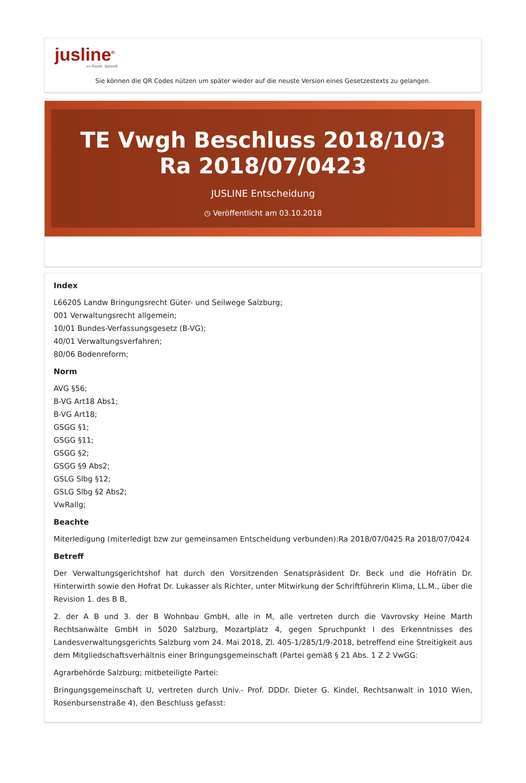jusline<sup>®</sup>
»» Recht. Schnell
Sie können die QR Codes nützen um später wieder auf die neuste Version eines Gesetzestexts zu gelangen.
TE Vwgh Beschluss 2018/10/3 Ra 2018/07/0423
JUSLINE Entscheidung
◷ Veröffentlicht am 03.10.2018
Index
L66205 Landw Bringungsrecht Güter- und Seilwege Salzburg;
001 Verwaltungsrecht allgemein;
10/01 Bundes-Verfassungsgesetz (B-VG);
40/01 Verwaltungsverfahren;
80/06 Bodenreform;
Norm
AVG §56;
B-VG Art18 Abs1;
B-VG Art18;
GSGG §1;
GSGG §11;
GSGG §2;
GSGG §9 Abs2;
GSLG Slbg §12;
GSLG Slbg §2 Abs2;
VwRallg;
Beachte
Miterledigung (miterledigt bzw zur gemeinsamen Entscheidung verbunden):Ra 2018/07/0425 Ra 2018/07/0424
Betreff
Der Verwaltungsgerichtshof hat durch den Vorsitzenden Senatspräsident Dr. Beck und die Hofrätin Dr. Hinterwirth sowie den Hofrat Dr. Lukasser als Richter, unter Mitwirkung der Schriftführerin Klima, LL.M., über die Revision 1. des B B,
2. der A B und 3. der B Wohnbau GmbH, alle in M, alle vertreten durch die Vavrovsky Heine Marth Rechtsanwälte GmbH in 5020 Salzburg, Mozartplatz 4, gegen Spruchpunkt I des Erkenntnisses des Landesverwaltungsgerichts Salzburg vom 24. Mai 2018, Zl. 405-1/285/1/9-2018, betreffend eine Streitigkeit aus dem Mitgliedschaftsverhältnis einer Bringungsgemeinschaft (Partei gemäß § 21 Abs. 1 Z 2 VwGG:
Agrarbehörde Salzburg; mitbeteiligte Partei:
Bringungsgemeinschaft U, vertreten durch Univ.- Prof. DDDr. Dieter G. Kindel, Rechtsanwalt in 1010 Wien, Rosenbursenstraße 4), den Beschluss gefasst: